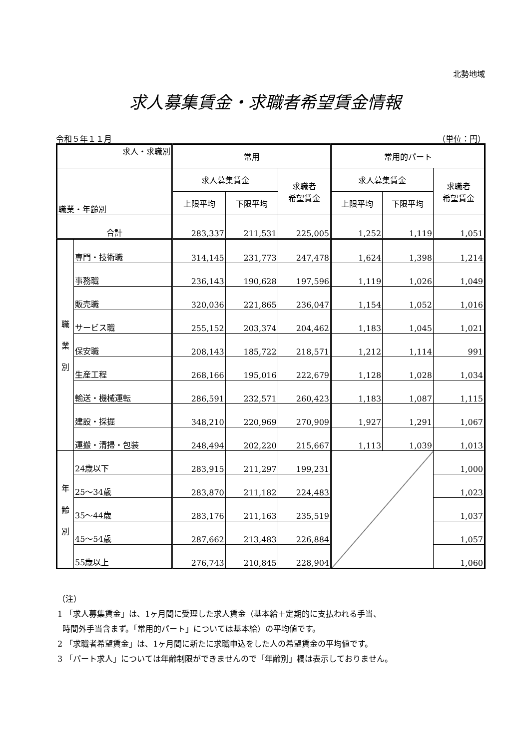北勢地域
求人募集賃金・求職者希望賃金情報
令和５年１１月 （単位：円）
| 求人・求職別 | | 常用 | | | 常用的パート | | |
| --- | --- | --- | --- | --- | --- | --- | --- |
| 職業・年齢別 | | 求人募集賃金 | | 求職者 希望賃金 | 求人募集賃金 | | 求職者 希望賃金 |
| | | 上限平均 | 下限平均 | | 上限平均 | 下限平均 | |
| 合計 | | 283,337 | 211,531 | 225,005 | 1,252 | 1,119 | 1,051 |
| 職 業 別 | 専門・技術職 | 314,145 | 231,773 | 247,478 | 1,624 | 1,398 | 1,214 |
| | 事務職 | 236,143 | 190,628 | 197,596 | 1,119 | 1,026 | 1,049 |
| | 販売職 | 320,036 | 221,865 | 236,047 | 1,154 | 1,052 | 1,016 |
| | サービス職 | 255,152 | 203,374 | 204,462 | 1,183 | 1,045 | 1,021 |
| | 保安職 | 208,143 | 185,722 | 218,571 | 1,212 | 1,114 | 991 |
| | 生産工程 | 268,166 | 195,016 | 222,679 | 1,128 | 1,028 | 1,034 |
| | 輸送・機械運転 | 286,591 | 232,571 | 260,423 | 1,183 | 1,087 | 1,115 |
| | 建設・採掘 | 348,210 | 220,969 | 270,909 | 1,927 | 1,291 | 1,067 |
| | 運搬・清掃・包装 | 248,494 | 202,220 | 215,667 | 1,113 | 1,039 | 1,013 |
| 年 齢 別 | 24歳以下 | 283,915 | 211,297 | 199,231 | | | 1,000 |
| | 25～34歳 | 283,870 | 211,182 | 224,483 | | | 1,023 |
| | 35～44歳 | 283,176 | 211,163 | 235,519 | | | 1,037 |
| | 45～54歳 | 287,662 | 213,483 | 226,884 | | | 1,057 |
| | 55歳以上 | 276,743 | 210,845 | 228,904 | | | 1,060 |
（注）
1 「求人募集賃金」は、1ヶ月間に受理した求人賃金（基本給＋定期的に支払われる手当、
時間外手当含まず。「常用的パート」については基本給）の平均値です。
2 「求職者希望賃金」は、1ヶ月間に新たに求職申込をした人の希望賃金の平均値です。
3 「パート求人」については年齢制限ができませんので「年齢別」欄は表示しておりません。